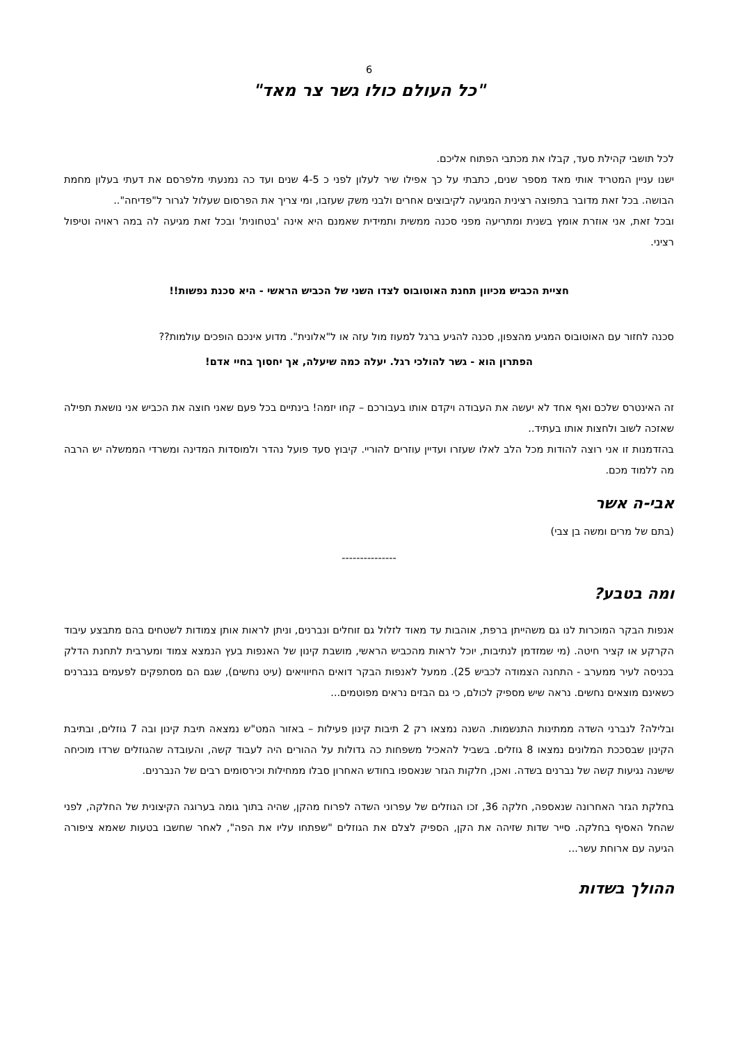6
"כל העולם כולו גשר צר מאד"
לכל תושבי קהילת סעד, קבלו את מכתבי הפתוח אליכם.
ישנו עניין המטריד אותי מאד מספר שנים, כתבתי על כך אפילו שיר לעלון לפני כ 4-5 שנים ועד כה נמנעתי מלפרסם את דעתי בעלון מחמת הבושה. בכל זאת מדובר בתפוצה רצינית המגיעה לקיבוצים אחרים ולבני משק שעזבו, ומי צריך את הפרסום שעלול לגרור ל"פדיחה"..
ובכל זאת, אני אוזרת אומץ בשנית ומתריעה מפני סכנה ממשית ותמידית שאמנם היא אינה 'בטחונית' ובכל זאת מגיעה לה במה ראויה וטיפול רציני.
חציית הכביש מכיוון תחנת האוטובוס לצדו השני של הכביש הראשי - היא סכנת נפשות!!
סכנה לחזור עם האוטובוס המגיע מהצפון, סכנה להגיע ברגל למעוז מול עזה או ל"אלונית". מדוע אינכם הופכים עולמות??
הפתרון הוא - גשר להולכי רגל. יעלה כמה שיעלה, אך יחסוך בחיי אדם!
זה האינטרס שלכם ואף אחד לא יעשה את העבודה ויקדם אותו בעבורכם – קחו יזמה! בינתיים בכל פעם שאני חוצה את הכביש אני נושאת תפילה שאזכה לשוב ולחצות אותו בעתיד..
בהזדמנות זו אני רוצה להודות מכל הלב לאלו שעזרו ועדיין עוזרים להוריי. קיבוץ סעד פועל נהדר ולמוסדות המדינה ומשרדי הממשלה יש הרבה מה ללמוד מכם.
אבי-ה אשר
(בתם של מרים ומשה בן צבי)
---------------
ומה בטבע?
אנפות הבקר המוכרות לנו גם משהייתן ברפת, אוהבות עד מאוד לזלול גם זוחלים ונברנים, וניתן לראות אותן צמודות לשטחים בהם מתבצע עיבוד הקרקע או קציר חיטה. (מי שמזדמן לנתיבות, יוכל לראות מהכביש הראשי, מושבת קינון של האנפות בעץ הנמצא צמוד ומערבית לתחנת הדלק בכניסה לעיר ממערב - התחנה הצמודה לכביש 25). ממעל לאנפות הבקר דואים החיוויאים (עיט נחשים), שגם הם מסתפקים לפעמים בנברנים כשאינם מוצאים נחשים. נראה שיש מספיק לכולם, כי גם הבזים נראים מפוטמים...
ובלילה? לנברני השדה ממתינות התנשמות. השנה נמצאו רק 2 תיבות קינון פעילות – באזור המט"ש נמצאה תיבת קינון ובה 7 גוזלים, ובתיבת הקינון שבסככת המלונים נמצאו 8 גוזלים. בשביל להאכיל משפחות כה גדולות על ההורים היה לעבוד קשה, והעובדה שהגוזלים שרדו מוכיחה שישנה נגיעות קשה של נברנים בשדה. ואכן, חלקות הגזר שנאספו בחודש האחרון סבלו ממחילות וכירסומים רבים של הנברנים.
בחלקת הגזר האחרונה שנאספה, חלקה 36, זכו הגוזלים של עפרוני השדה לפרוח מהקן, שהיה בתוך גומה בערוגה הקיצונית של החלקה, לפני שהחל האסיף בחלקה. סייר שדות שזיהה את הקן, הספיק לצלם את הגוזלים "שפתחו עליו את הפה", לאחר שחשבו בטעות שאמא ציפורה הגיעה עם ארוחת עשר...
ההולך בשדות